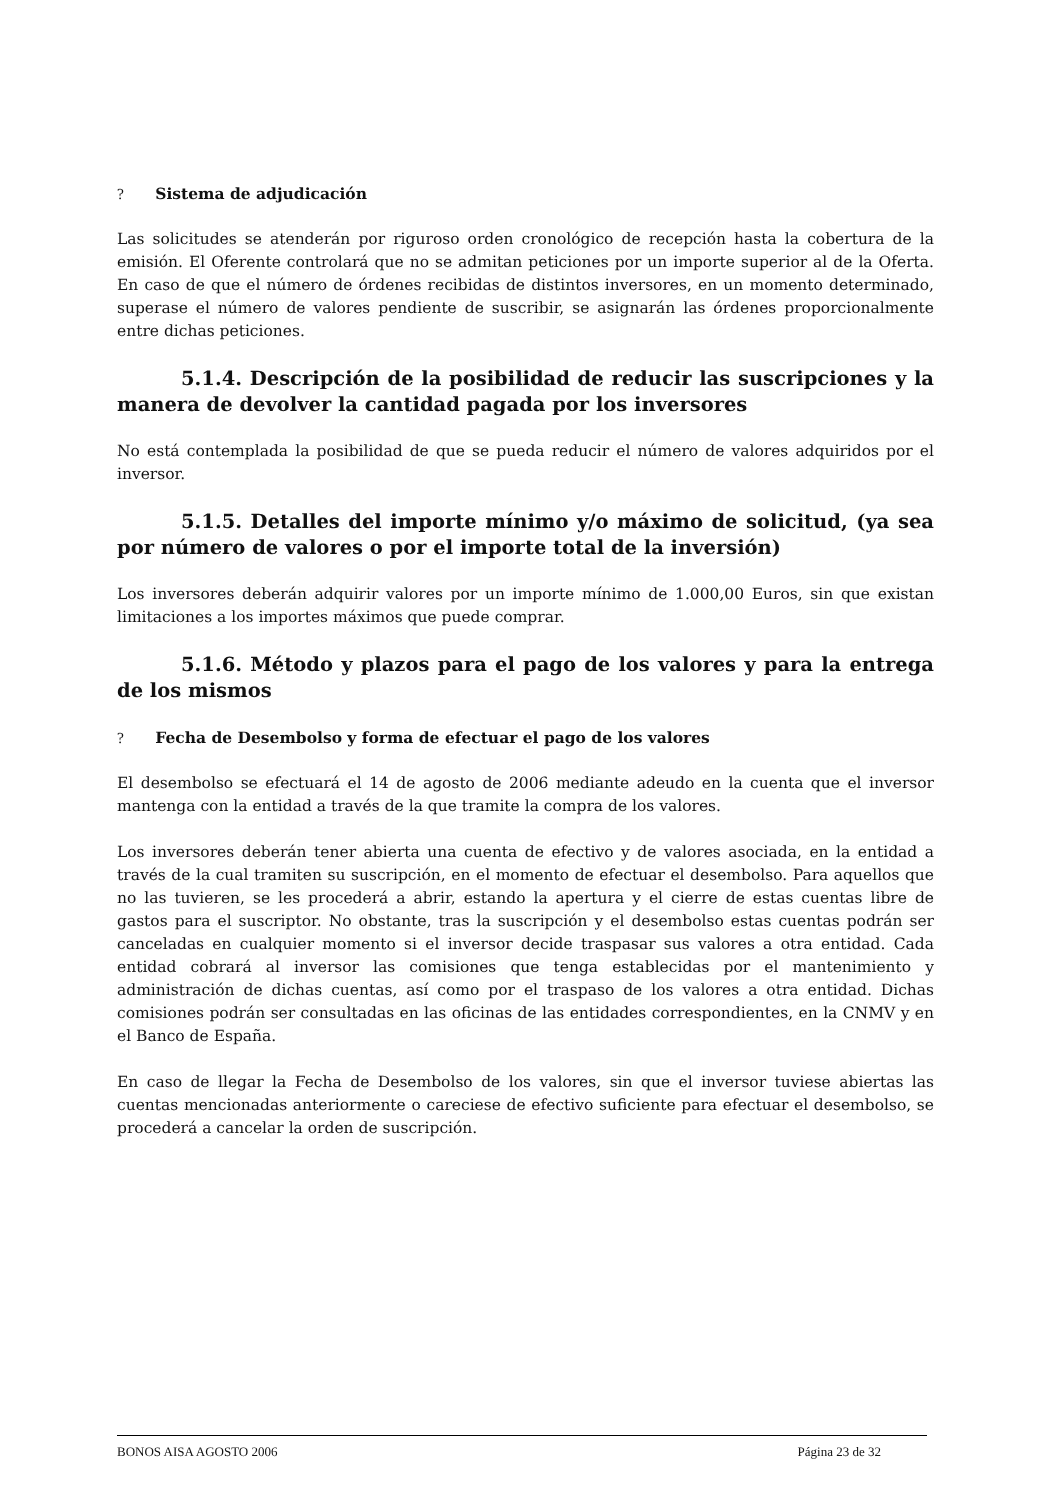? Sistema de adjudicación
Las solicitudes se atenderán por riguroso orden cronológico de recepción hasta la cobertura de la emisión. El Oferente controlará que no se admitan peticiones por un importe superior al de la Oferta. En caso de que el número de órdenes recibidas de distintos inversores, en un momento determinado, superase el número de valores pendiente de suscribir, se asignarán las órdenes proporcionalmente entre dichas peticiones.
5.1.4. Descripción de la posibilidad de reducir las suscripciones y la manera de devolver la cantidad pagada por los inversores
No está contemplada la posibilidad de que se pueda reducir el número de valores adquiridos por el inversor.
5.1.5. Detalles del importe mínimo y/o máximo de solicitud, (ya sea por número de valores o por el importe total de la inversión)
Los inversores deberán adquirir valores por un importe mínimo de 1.000,00 Euros, sin que existan limitaciones a los importes máximos que puede comprar.
5.1.6. Método y plazos para el pago de los valores y para la entrega de los mismos
? Fecha de Desembolso y forma de efectuar el pago de los valores
El desembolso se efectuará el 14 de agosto de 2006 mediante adeudo en la cuenta que el inversor mantenga con la entidad a través de la que tramite la compra de los valores.
Los inversores deberán tener abierta una cuenta de efectivo y de valores asociada, en la entidad a través de la cual tramiten su suscripción, en el momento de efectuar el desembolso. Para aquellos que no las tuvieren, se les procederá a abrir, estando la apertura y el cierre de estas cuentas libre de gastos para el suscriptor. No obstante, tras la suscripción y el desembolso estas cuentas podrán ser canceladas en cualquier momento si el inversor decide traspasar sus valores a otra entidad. Cada entidad cobrará al inversor las comisiones que tenga establecidas por el mantenimiento y administración de dichas cuentas, así como por el traspaso de los valores a otra entidad. Dichas comisiones podrán ser consultadas en las oficinas de las entidades correspondientes, en la CNMV y en el Banco de España.
En caso de llegar la Fecha de Desembolso de los valores, sin que el inversor tuviese abiertas las cuentas mencionadas anteriormente o careciese de efectivo suficiente para efectuar el desembolso, se procederá a cancelar la orden de suscripción.
BONOS AISA AGOSTO 2006 Página 23 de 32